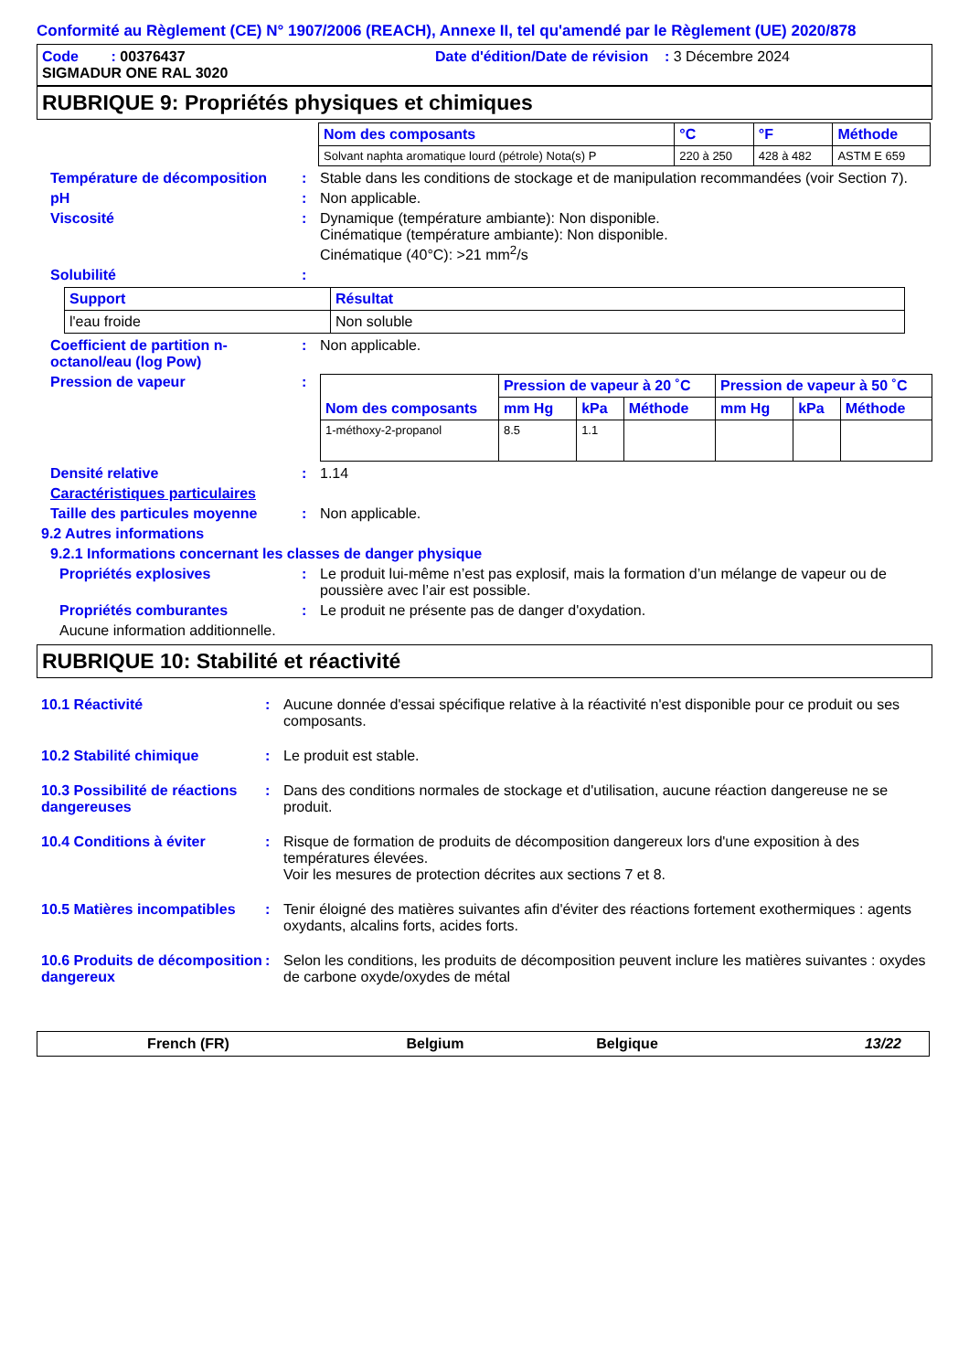Conformité au Règlement (CE) N° 1907/2006 (REACH), Annexe II, tel qu'amendé par le Règlement (UE) 2020/878
Code : 00376437 Date d'édition/Date de révision : 3 Décembre 2024
SIGMADUR ONE RAL 3020
RUBRIQUE 9: Propriétés physiques et chimiques
| Nom des composants | °C | °F | Méthode |
| --- | --- | --- | --- |
| Solvant naphta aromatique lourd (pétrole) Nota(s) P | 220 à 250 | 428 à 482 | ASTM E 659 |
Température de décomposition : Stable dans les conditions de stockage et de manipulation recommandées (voir Section 7).
pH : Non applicable.
Viscosité : Dynamique (température ambiante): Non disponible.
Cinématique (température ambiante): Non disponible.
Cinématique (40°C): >21 mm<sup>2</sup>/s
Solubilité :
| Support | Résultat |
| --- | --- |
| l'eau froide | Non soluble |
Coefficient de partition n-octanol/eau (log Pow)
: Non applicable.
Pression de vapeur :
| Nom des composants | Pression de vapeur à 20 ˚C | | | Pression de vapeur à 50 ˚C | | |
| --- | --- | --- | --- | --- | --- | --- |
| | mm Hg | kPa | Méthode | mm Hg | kPa | Méthode |
| 1-méthoxy-2-propanol | 8.5 | 1.1 | | | | |
Densité relative : 1.14
Caractéristiques particulaires
Taille des particules moyenne
: Non applicable.
9.2 Autres informations
9.2.1 Informations concernant les classes de danger physique
Propriétés explosives : Le produit lui-même n’est pas explosif, mais la formation d’un mélange de vapeur ou de poussière avec l’air est possible.
Propriétés comburantes : Le produit ne présente pas de danger d'oxydation.
Aucune information additionnelle.
RUBRIQUE 10: Stabilité et réactivité
10.1 Réactivité : Aucune donnée d'essai spécifique relative à la réactivité n'est disponible pour ce produit ou ses composants.
10.2 Stabilité chimique : Le produit est stable.
10.3 Possibilité de réactions dangereuses
: Dans des conditions normales de stockage et d'utilisation, aucune réaction dangereuse ne se produit.
10.4 Conditions à éviter : Risque de formation de produits de décomposition dangereux lors d'une exposition à des températures élevées.
Voir les mesures de protection décrites aux sections 7 et 8.
10.5 Matières incompatibles
: Tenir éloigné des matières suivantes afin d'éviter des réactions fortement exothermiques : agents oxydants, alcalins forts, acides forts.
10.6 Produits de décomposition dangereux
: Selon les conditions, les produits de décomposition peuvent inclure les matières suivantes : oxydes de carbone oxyde/oxydes de métal
French (FR) Belgium Belgique 13/22